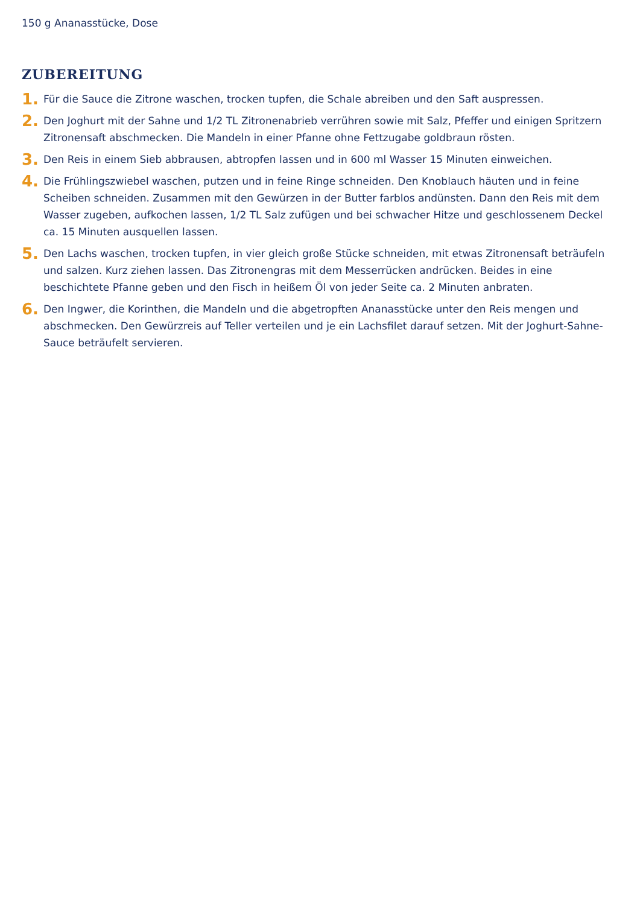150 g Ananasstücke, Dose
ZUBEREITUNG
1.
Für die Sauce die Zitrone waschen, trocken tupfen, die Schale abreiben und den Saft auspressen.
2.
Den Joghurt mit der Sahne und 1/2 TL Zitronenabrieb verrühren sowie mit Salz, Pfeffer und einigen Spritzern Zitronensaft abschmecken. Die Mandeln in einer Pfanne ohne Fettzugabe goldbraun rösten.
3.
Den Reis in einem Sieb abbrausen, abtropfen lassen und in 600 ml Wasser 15 Minuten einweichen.
4.
Die Frühlingszwiebel waschen, putzen und in feine Ringe schneiden. Den Knoblauch häuten und in feine Scheiben schneiden. Zusammen mit den Gewürzen in der Butter farblos andünsten. Dann den Reis mit dem Wasser zugeben, aufkochen lassen, 1/2 TL Salz zufügen und bei schwacher Hitze und geschlossenem Deckel ca. 15 Minuten ausquellen lassen.
5.
Den Lachs waschen, trocken tupfen, in vier gleich große Stücke schneiden, mit etwas Zitronensaft beträufeln und salzen. Kurz ziehen lassen. Das Zitronengras mit dem Messerrücken andrücken. Beides in eine beschichtete Pfanne geben und den Fisch in heißem Öl von jeder Seite ca. 2 Minuten anbraten.
6.
Den Ingwer, die Korinthen, die Mandeln und die abgetropften Ananasstücke unter den Reis mengen und abschmecken. Den Gewürzreis auf Teller verteilen und je ein Lachsfilet darauf setzen. Mit der Joghurt-Sahne-Sauce beträufelt servieren.